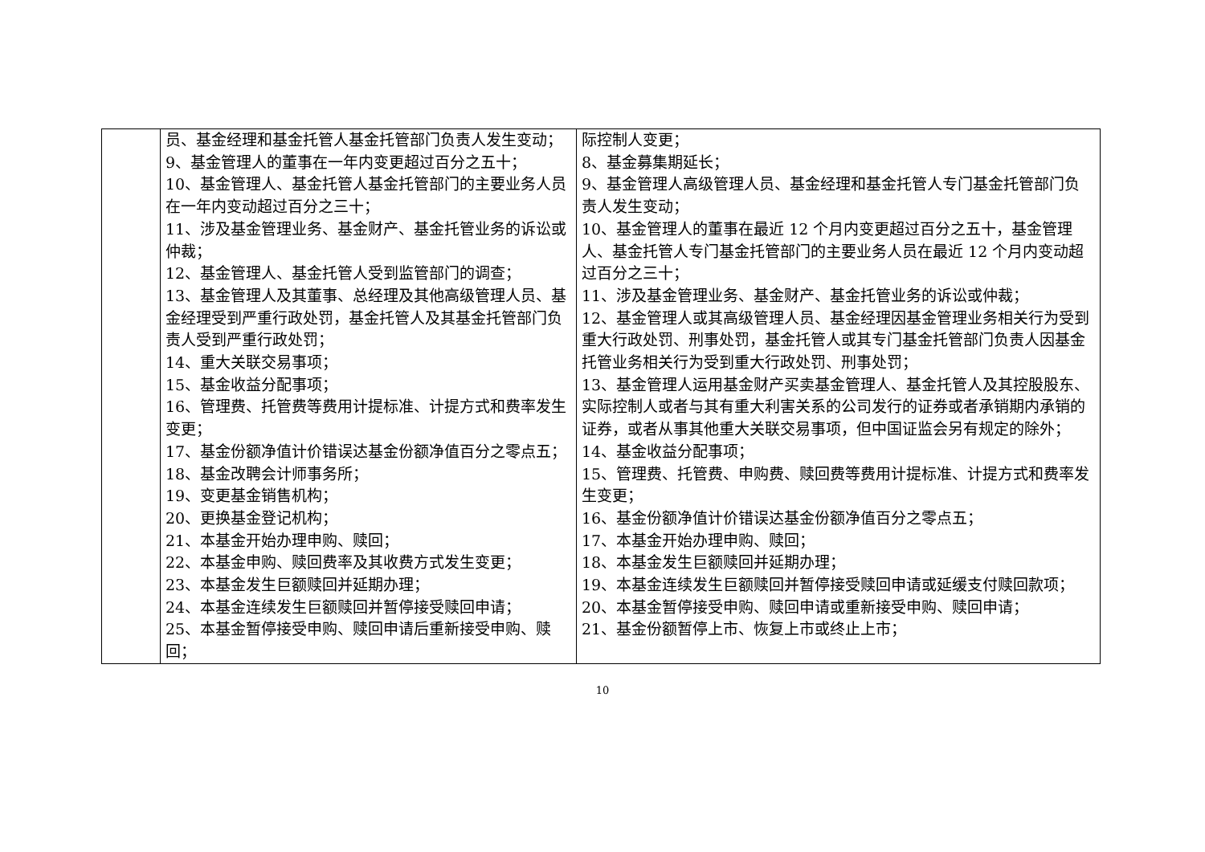| | 员、基金经理和基金托管人基金托管部门负责人发生变动； 9、基金管理人的董事在一年内变更超过百分之五十； 10、基金管理人、基金托管人基金托管部门的主要业务人员在一年内变动超过百分之三十； 11、涉及基金管理业务、基金财产、基金托管业务的诉讼或仲裁； 12、基金管理人、基金托管人受到监管部门的调查； 13、基金管理人及其董事、总经理及其他高级管理人员、基金经理受到严重行政处罚，基金托管人及其基金托管部门负责人受到严重行政处罚； 14、重大关联交易事项； 15、基金收益分配事项； 16、管理费、托管费等费用计提标准、计提方式和费率发生变更； 17、基金份额净值计价错误达基金份额净值百分之零点五； 18、基金改聘会计师事务所； 19、变更基金销售机构； 20、更换基金登记机构； 21、本基金开始办理申购、赎回； 22、本基金申购、赎回费率及其收费方式发生变更； 23、本基金发生巨额赎回并延期办理； 24、本基金连续发生巨额赎回并暂停接受赎回申请； 25、本基金暂停接受申购、赎回申请后重新接受申购、赎回； | 际控制人变更； 8、基金募集期延长； 9、基金管理人高级管理人员、基金经理和基金托管人专门基金托管部门负责人发生变动； 10、基金管理人的董事在最近 12 个月内变更超过百分之五十，基金管理人、基金托管人专门基金托管部门的主要业务人员在最近 12 个月内变动超过百分之三十； 11、涉及基金管理业务、基金财产、基金托管业务的诉讼或仲裁； 12、基金管理人或其高级管理人员、基金经理因基金管理业务相关行为受到重大行政处罚、刑事处罚，基金托管人或其专门基金托管部门负责人因基金托管业务相关行为受到重大行政处罚、刑事处罚； 13、基金管理人运用基金财产买卖基金管理人、基金托管人及其控股股东、实际控制人或者与其有重大利害关系的公司发行的证券或者承销期内承销的证券，或者从事其他重大关联交易事项，但中国证监会另有规定的除外； 14、基金收益分配事项； 15、管理费、托管费、申购费、赎回费等费用计提标准、计提方式和费率发生变更； 16、基金份额净值计价错误达基金份额净值百分之零点五； 17、本基金开始办理申购、赎回； 18、本基金发生巨额赎回并延期办理； 19、本基金连续发生巨额赎回并暂停接受赎回申请或延缓支付赎回款项； 20、本基金暂停接受申购、赎回申请或重新接受申购、赎回申请； 21、基金份额暂停上市、恢复上市或终止上市； |
10